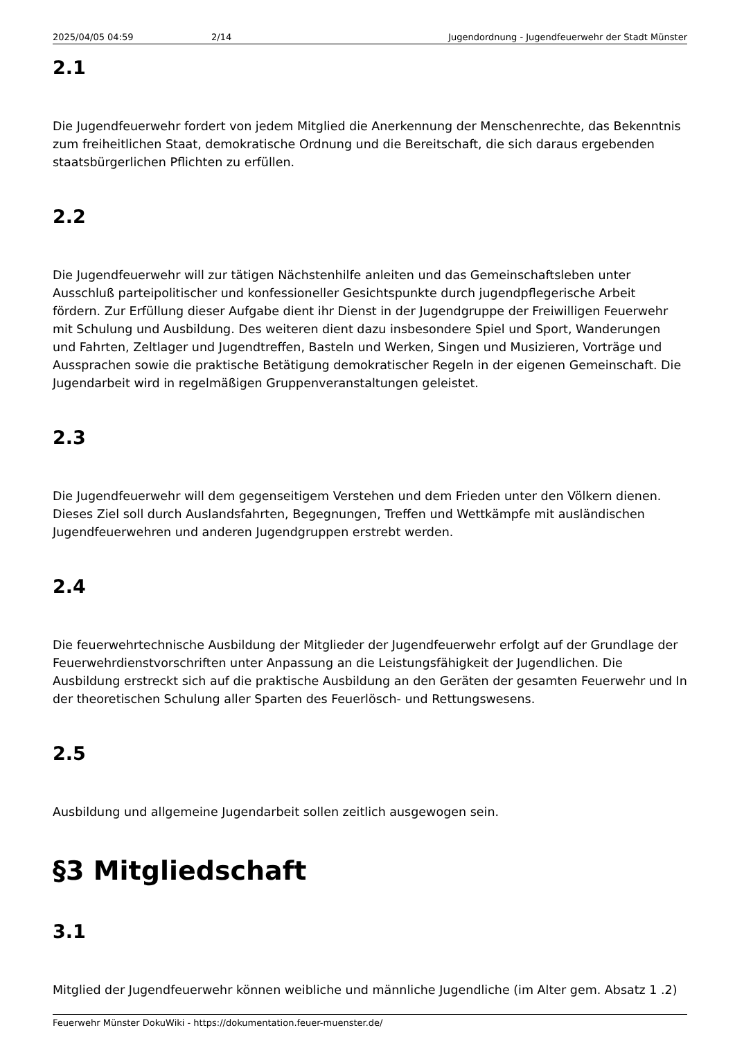2025/04/05 04:59 2/14 Jugendordnung - Jugendfeuerwehr der Stadt Münster
2.1
Die Jugendfeuerwehr fordert von jedem Mitglied die Anerkennung der Menschenrechte, das Bekenntnis zum freiheitlichen Staat, demokratische Ordnung und die Bereitschaft, die sich daraus ergebenden staatsbürgerlichen Pflichten zu erfüllen.
2.2
Die Jugendfeuerwehr will zur tätigen Nächstenhilfe anleiten und das Gemeinschaftsleben unter Ausschluß parteipolitischer und konfessioneller Gesichtspunkte durch jugendpflegerische Arbeit fördern. Zur Erfüllung dieser Aufgabe dient ihr Dienst in der Jugendgruppe der Freiwilligen Feuerwehr mit Schulung und Ausbildung. Des weiteren dient dazu insbesondere Spiel und Sport, Wanderungen und Fahrten, Zeltlager und Jugendtreffen, Basteln und Werken, Singen und Musizieren, Vorträge und Aussprachen sowie die praktische Betätigung demokratischer Regeln in der eigenen Gemeinschaft. Die Jugendarbeit wird in regelmäßigen Gruppenveranstaltungen geleistet.
2.3
Die Jugendfeuerwehr will dem gegenseitigem Verstehen und dem Frieden unter den Völkern dienen. Dieses Ziel soll durch Auslandsfahrten, Begegnungen, Treffen und Wettkämpfe mit ausländischen Jugendfeuerwehren und anderen Jugendgruppen erstrebt werden.
2.4
Die feuerwehrtechnische Ausbildung der Mitglieder der Jugendfeuerwehr erfolgt auf der Grundlage der Feuerwehrdienstvorschriften unter Anpassung an die Leistungsfähigkeit der Jugendlichen. Die Ausbildung erstreckt sich auf die praktische Ausbildung an den Geräten der gesamten Feuerwehr und In der theoretischen Schulung aller Sparten des Feuerlösch- und Rettungswesens.
2.5
Ausbildung und allgemeine Jugendarbeit sollen zeitlich ausgewogen sein.
§3 Mitgliedschaft
3.1
Mitglied der Jugendfeuerwehr können weibliche und männliche Jugendliche (im Alter gem. Absatz 1 .2)
Feuerwehr Münster DokuWiki - https://dokumentation.feuer-muenster.de/